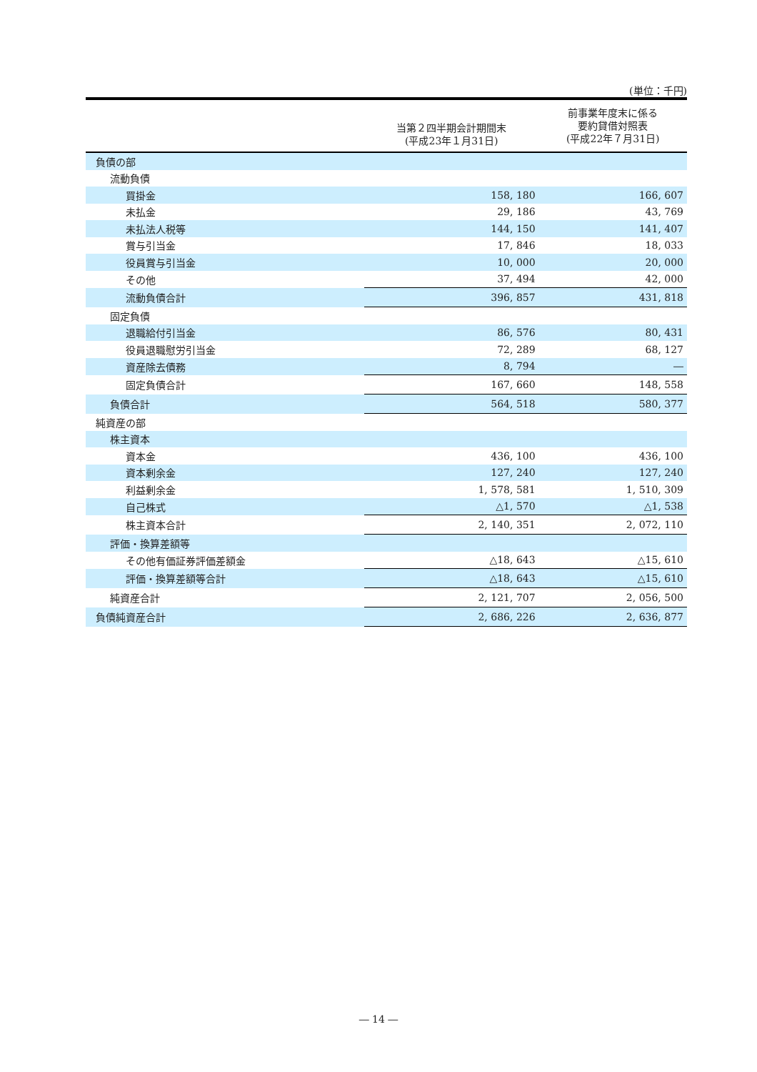(単位：千円)
| | 当第２四半期会計期間末 (平成23年１月31日) | 前事業年度末に係る 要約貸借対照表 (平成22年７月31日) |
| --- | --- | --- |
| 負債の部 | | |
| 流動負債 | | |
| 買掛金 | 158, 180 | 166, 607 |
| 未払金 | 29, 186 | 43, 769 |
| 未払法人税等 | 144, 150 | 141, 407 |
| 賞与引当金 | 17, 846 | 18, 033 |
| 役員賞与引当金 | 10, 000 | 20, 000 |
| その他 | 37, 494 | 42, 000 |
| 流動負債合計 | 396, 857 | 431, 818 |
| 固定負債 | | |
| 退職給付引当金 | 86, 576 | 80, 431 |
| 役員退職慰労引当金 | 72, 289 | 68, 127 |
| 資産除去債務 | 8, 794 | ― |
| 固定負債合計 | 167, 660 | 148, 558 |
| 負債合計 | 564, 518 | 580, 377 |
| 純資産の部 | | |
| 株主資本 | | |
| 資本金 | 436, 100 | 436, 100 |
| 資本剰余金 | 127, 240 | 127, 240 |
| 利益剰余金 | 1, 578, 581 | 1, 510, 309 |
| 自己株式 | △1, 570 | △1, 538 |
| 株主資本合計 | 2, 140, 351 | 2, 072, 110 |
| 評価・換算差額等 | | |
| その他有価証券評価差額金 | △18, 643 | △15, 610 |
| 評価・換算差額等合計 | △18, 643 | △15, 610 |
| 純資産合計 | 2, 121, 707 | 2, 056, 500 |
| 負債純資産合計 | 2, 686, 226 | 2, 636, 877 |
― 14 ―